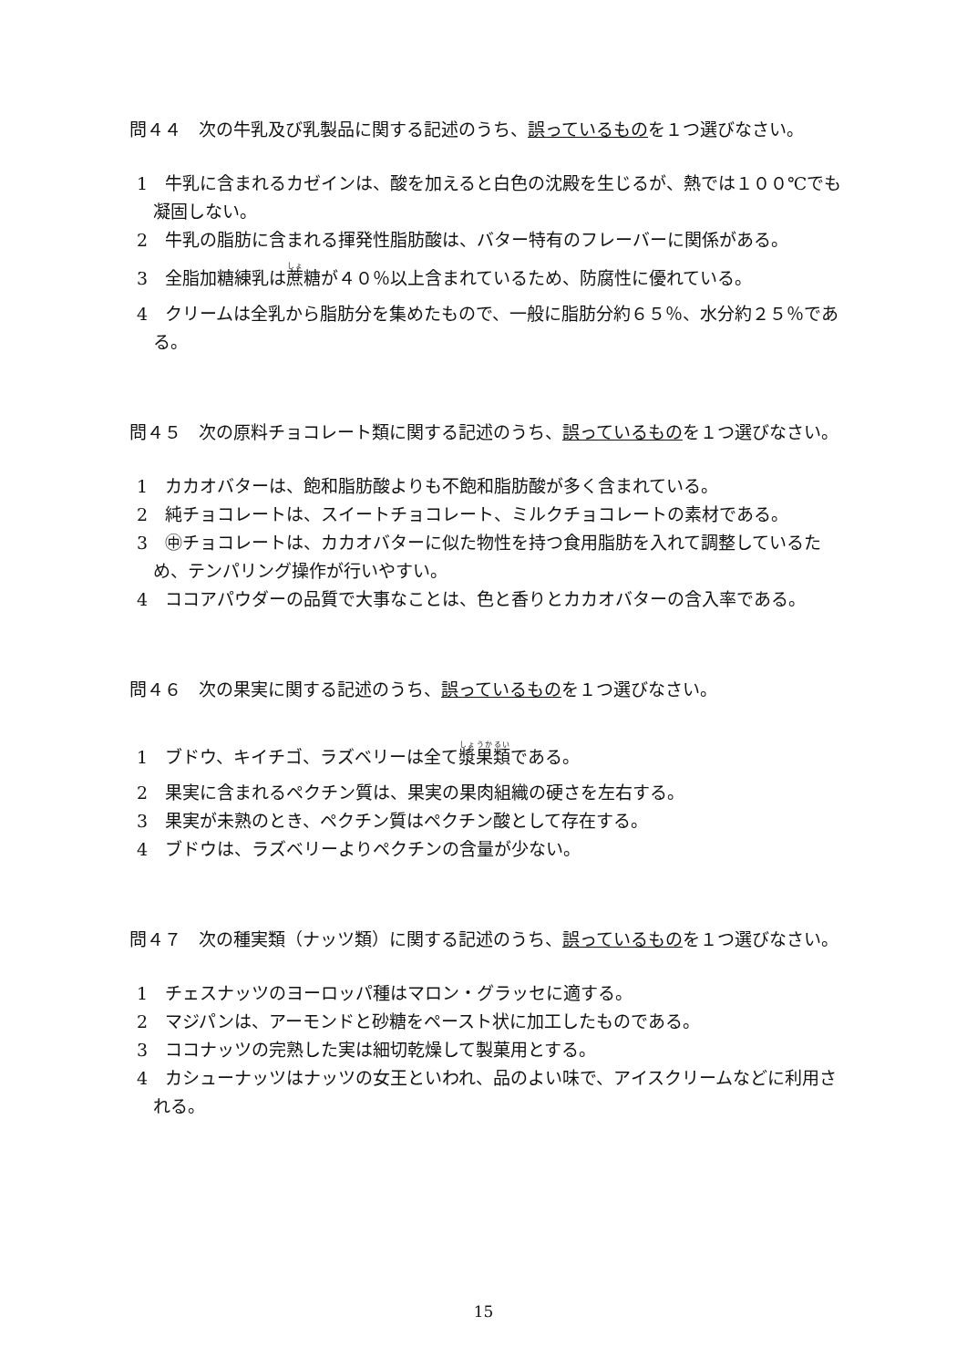問４４　次の牛乳及び乳製品に関する記述のうち、誤っているものを１つ選びなさい。
1　牛乳に含まれるカゼインは、酸を加えると白色の沈殿を生じるが、熱では１００℃でも凝固しない。
2　牛乳の脂肪に含まれる揮発性脂肪酸は、バター特有のフレーバーに関係がある。
3　全脂加糖練乳は蔗糖が４０％以上含まれているため、防腐性に優れている。
4　クリームは全乳から脂肪分を集めたもので、一般に脂肪分約６５％、水分約２５％である。
問４５　次の原料チョコレート類に関する記述のうち、誤っているものを１つ選びなさい。
1　カカオバターは、飽和脂肪酸よりも不飽和脂肪酸が多く含まれている。
2　純チョコレートは、スイートチョコレート、ミルクチョコレートの素材である。
3　㊥チョコレートは、カカオバターに似た物性を持つ食用脂肪を入れて調整しているため、テンパリング操作が行いやすい。
4　ココアパウダーの品質で大事なことは、色と香りとカカオバターの含入率である。
問４６　次の果実に関する記述のうち、誤っているものを１つ選びなさい。
1　ブドウ、キイチゴ、ラズベリーは全て漿果類である。
2　果実に含まれるペクチン質は、果実の果肉組織の硬さを左右する。
3　果実が未熟のとき、ペクチン質はペクチン酸として存在する。
4　ブドウは、ラズベリーよりペクチンの含量が少ない。
問４７　次の種実類（ナッツ類）に関する記述のうち、誤っているものを１つ選びなさい。
1　チェスナッツのヨーロッパ種はマロン・グラッセに適する。
2　マジパンは、アーモンドと砂糖をペースト状に加工したものである。
3　ココナッツの完熟した実は細切乾燥して製菓用とする。
4　カシューナッツはナッツの女王といわれ、品のよい味で、アイスクリームなどに利用される。
15